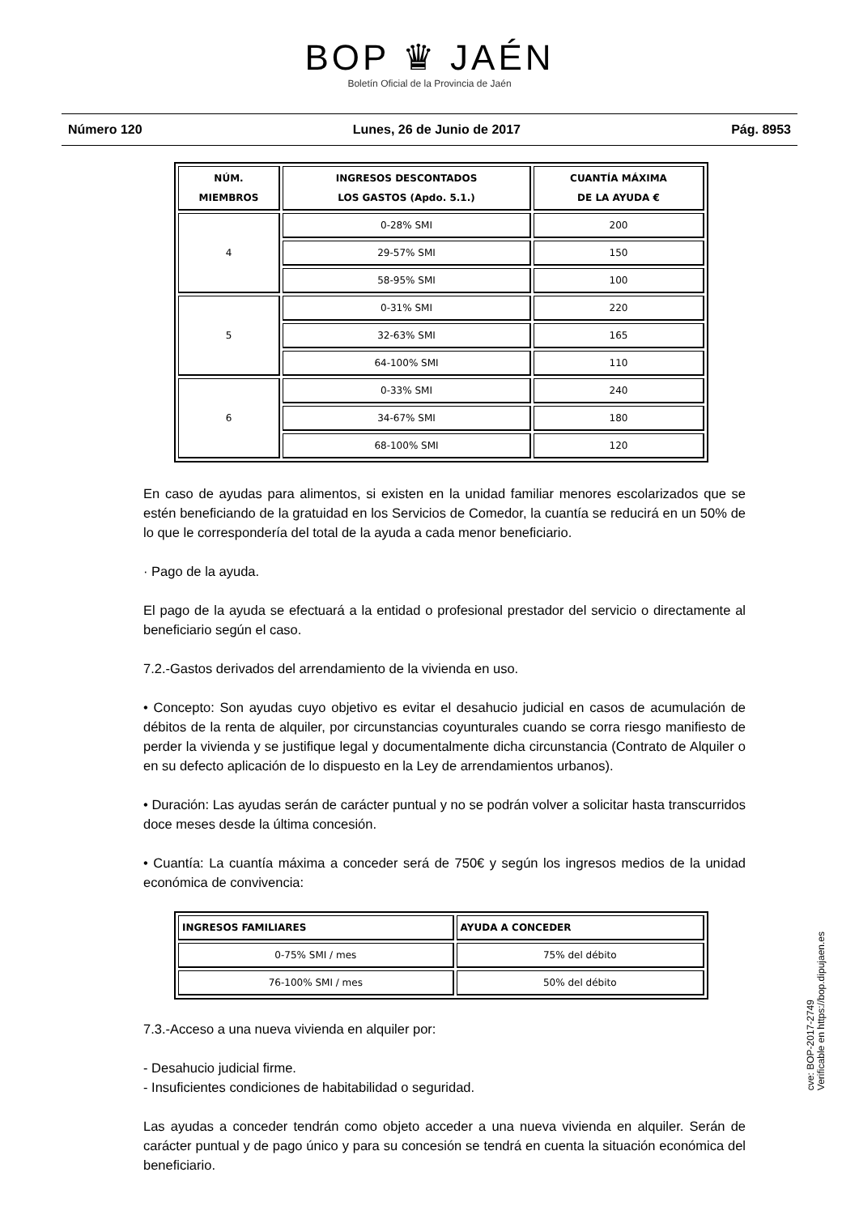BOP ♛ JAÉN
Boletín Oficial de la Provincia de Jaén
Número 120 Lunes, 26 de Junio de 2017 Pág. 8953
| NÚM. MIEMBROS | INGRESOS DESCONTADOS LOS GASTOS (Apdo. 5.1.) | CUANTÍA MÁXIMA DE LA AYUDA € |
| --- | --- | --- |
| 4 | 0-28% SMI | 200 |
| | 29-57% SMI | 150 |
| | 58-95% SMI | 100 |
| 5 | 0-31% SMI | 220 |
| | 32-63% SMI | 165 |
| | 64-100% SMI | 110 |
| 6 | 0-33% SMI | 240 |
| | 34-67% SMI | 180 |
| | 68-100% SMI | 120 |
En caso de ayudas para alimentos, si existen en la unidad familiar menores escolarizados que se estén beneficiando de la gratuidad en los Servicios de Comedor, la cuantía se reducirá en un 50% de lo que le correspondería del total de la ayuda a cada menor beneficiario.
· Pago de la ayuda.
El pago de la ayuda se efectuará a la entidad o profesional prestador del servicio o directamente al beneficiario según el caso.
7.2.-Gastos derivados del arrendamiento de la vivienda en uso.
• Concepto: Son ayudas cuyo objetivo es evitar el desahucio judicial en casos de acumulación de débitos de la renta de alquiler, por circunstancias coyunturales cuando se corra riesgo manifiesto de perder la vivienda y se justifique legal y documentalmente dicha circunstancia (Contrato de Alquiler o en su defecto aplicación de lo dispuesto en la Ley de arrendamientos urbanos).
• Duración: Las ayudas serán de carácter puntual y no se podrán volver a solicitar hasta transcurridos doce meses desde la última concesión.
• Cuantía: La cuantía máxima a conceder será de 750€ y según los ingresos medios de la unidad económica de convivencia:
| INGRESOS FAMILIARES | AYUDA A CONCEDER |
| --- | --- |
| 0-75% SMI / mes | 75% del débito |
| 76-100% SMI / mes | 50% del débito |
7.3.-Acceso a una nueva vivienda en alquiler por:
- Desahucio judicial firme.
- Insuficientes condiciones de habitabilidad o seguridad.
Las ayudas a conceder tendrán como objeto acceder a una nueva vivienda en alquiler. Serán de carácter puntual y de pago único y para su concesión se tendrá en cuenta la situación económica del beneficiario.
cve: BOP-2017-2749
Verificable en https://bop.dipujaen.es